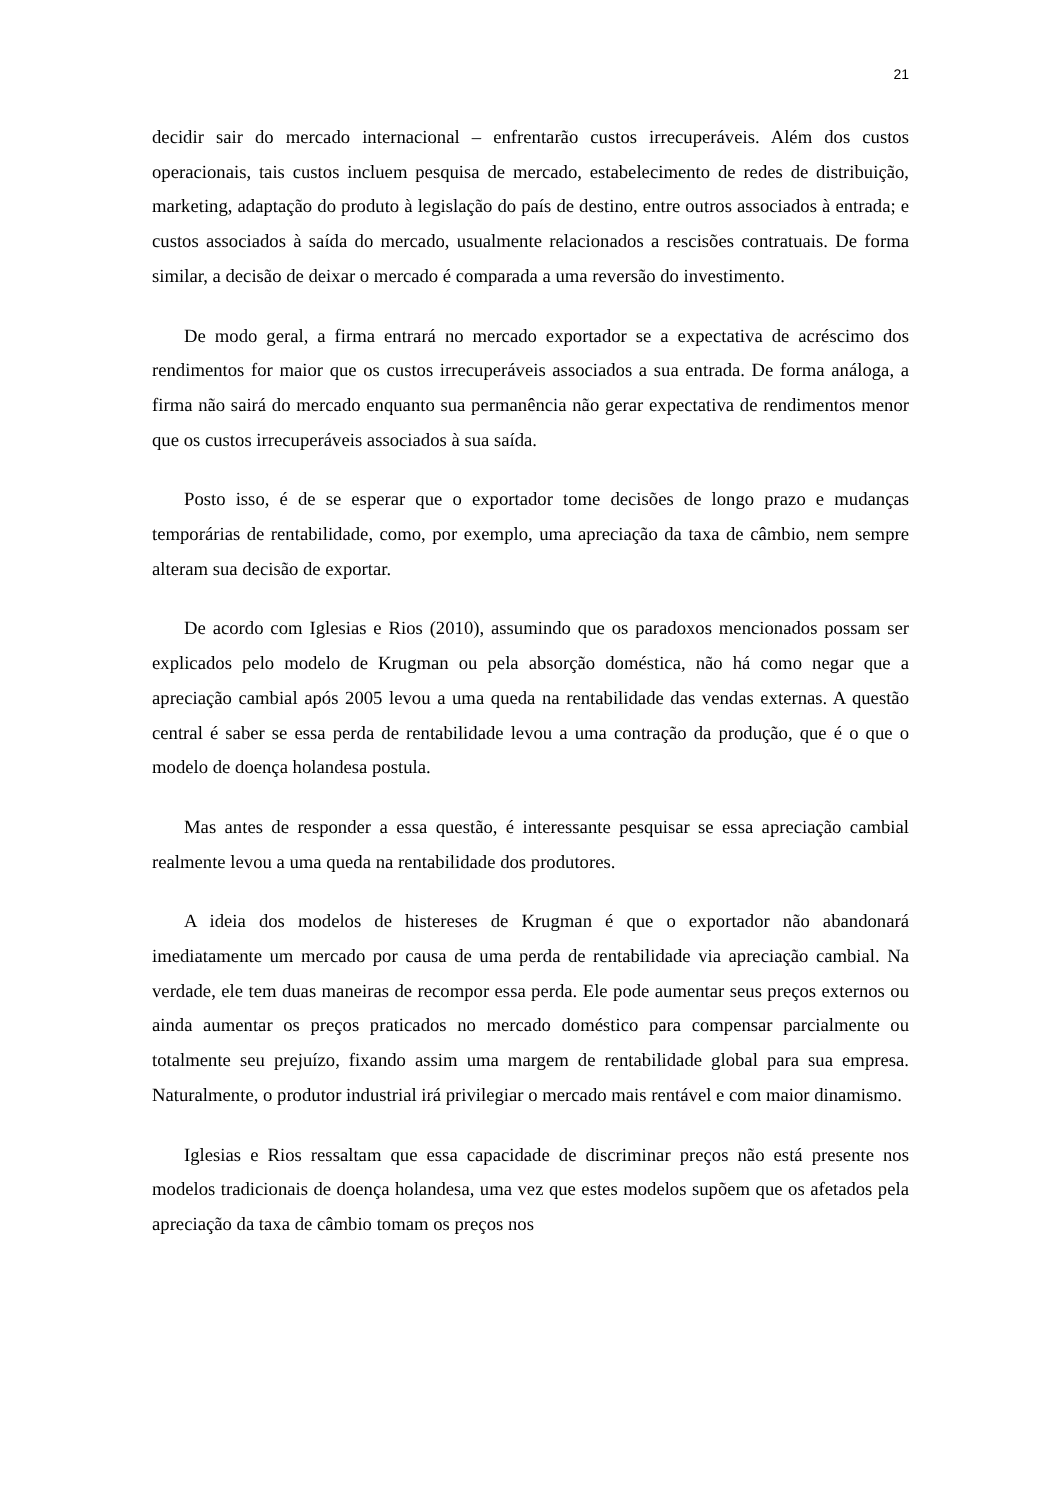21
decidir sair do mercado internacional – enfrentarão custos irrecuperáveis. Além dos custos operacionais, tais custos incluem pesquisa de mercado, estabelecimento de redes de distribuição, marketing, adaptação do produto à legislação do país de destino, entre outros associados à entrada; e custos associados à saída do mercado, usualmente relacionados a rescisões contratuais. De forma similar, a decisão de deixar o mercado é comparada a uma reversão do investimento.
De modo geral, a firma entrará no mercado exportador se a expectativa de acréscimo dos rendimentos for maior que os custos irrecuperáveis associados a sua entrada. De forma análoga, a firma não sairá do mercado enquanto sua permanência não gerar expectativa de rendimentos menor que os custos irrecuperáveis associados à sua saída.
Posto isso, é de se esperar que o exportador tome decisões de longo prazo e mudanças temporárias de rentabilidade, como, por exemplo, uma apreciação da taxa de câmbio, nem sempre alteram sua decisão de exportar.
De acordo com Iglesias e Rios (2010), assumindo que os paradoxos mencionados possam ser explicados pelo modelo de Krugman ou pela absorção doméstica, não há como negar que a apreciação cambial após 2005 levou a uma queda na rentabilidade das vendas externas. A questão central é saber se essa perda de rentabilidade levou a uma contração da produção, que é o que o modelo de doença holandesa postula.
Mas antes de responder a essa questão, é interessante pesquisar se essa apreciação cambial realmente levou a uma queda na rentabilidade dos produtores.
A ideia dos modelos de histereses de Krugman é que o exportador não abandonará imediatamente um mercado por causa de uma perda de rentabilidade via apreciação cambial. Na verdade, ele tem duas maneiras de recompor essa perda. Ele pode aumentar seus preços externos ou ainda aumentar os preços praticados no mercado doméstico para compensar parcialmente ou totalmente seu prejuízo, fixando assim uma margem de rentabilidade global para sua empresa. Naturalmente, o produtor industrial irá privilegiar o mercado mais rentável e com maior dinamismo.
Iglesias e Rios ressaltam que essa capacidade de discriminar preços não está presente nos modelos tradicionais de doença holandesa, uma vez que estes modelos supõem que os afetados pela apreciação da taxa de câmbio tomam os preços nos